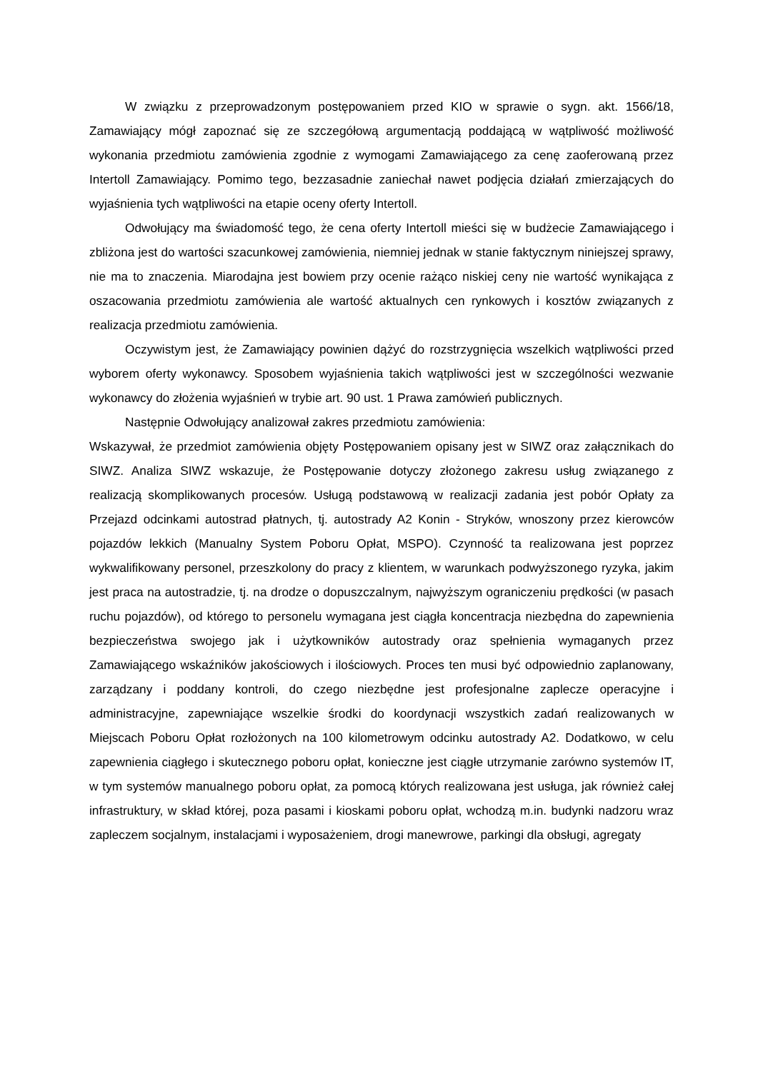W związku z przeprowadzonym postępowaniem przed KIO w sprawie o sygn. akt. 1566/18, Zamawiający mógł zapoznać się ze szczegółową argumentacją poddającą w wątpliwość możliwość wykonania przedmiotu zamówienia zgodnie z wymogami Zamawiającego za cenę zaoferowaną przez Intertoll Zamawiający. Pomimo tego, bezzasadnie zaniechał nawet podjęcia działań zmierzających do wyjaśnienia tych wątpliwości na etapie oceny oferty Intertoll.
Odwołujący ma świadomość tego, że cena oferty Intertoll mieści się w budżecie Zamawiającego i zbliżona jest do wartości szacunkowej zamówienia, niemniej jednak w stanie faktycznym niniejszej sprawy, nie ma to znaczenia. Miarodajna jest bowiem przy ocenie rażąco niskiej ceny nie wartość wynikająca z oszacowania przedmiotu zamówienia ale wartość aktualnych cen rynkowych i kosztów związanych z realizacja przedmiotu zamówienia.
Oczywistym jest, że Zamawiający powinien dążyć do rozstrzygnięcia wszelkich wątpliwości przed wyborem oferty wykonawcy. Sposobem wyjaśnienia takich wątpliwości jest w szczególności wezwanie wykonawcy do złożenia wyjaśnień w trybie art. 90 ust. 1 Prawa zamówień publicznych.
Następnie Odwołujący analizował zakres przedmiotu zamówienia:
Wskazywał, że przedmiot zamówienia objęty Postępowaniem opisany jest w SIWZ oraz załącznikach do SIWZ. Analiza SIWZ wskazuje, że Postępowanie dotyczy złożonego zakresu usług związanego z realizacją skomplikowanych procesów. Usługą podstawową w realizacji zadania jest pobór Opłaty za Przejazd odcinkami autostrad płatnych, tj. autostrady A2 Konin - Stryków, wnoszony przez kierowców pojazdów lekkich (Manualny System Poboru Opłat, MSPO). Czynność ta realizowana jest poprzez wykwalifikowany personel, przeszkolony do pracy z klientem, w warunkach podwyższonego ryzyka, jakim jest praca na autostradzie, tj. na drodze o dopuszczalnym, najwyższym ograniczeniu prędkości (w pasach ruchu pojazdów), od którego to personelu wymagana jest ciągła koncentracja niezbędna do zapewnienia bezpieczeństwa swojego jak i użytkowników autostrady oraz spełnienia wymaganych przez Zamawiającego wskaźników jakościowych i ilościowych. Proces ten musi być odpowiednio zaplanowany, zarządzany i poddany kontroli, do czego niezbędne jest profesjonalne zaplecze operacyjne i administracyjne, zapewniające wszelkie środki do koordynacji wszystkich zadań realizowanych w Miejscach Poboru Opłat rozłożonych na 100 kilometrowym odcinku autostrady A2. Dodatkowo, w celu zapewnienia ciągłego i skutecznego poboru opłat, konieczne jest ciągłe utrzymanie zarówno systemów IT, w tym systemów manualnego poboru opłat, za pomocą których realizowana jest usługa, jak również całej infrastruktury, w skład której, poza pasami i kioskami poboru opłat, wchodzą m.in. budynki nadzoru wraz zapleczem socjalnym, instalacjami i wyposażeniem, drogi manewrowe, parkingi dla obsługi, agregaty